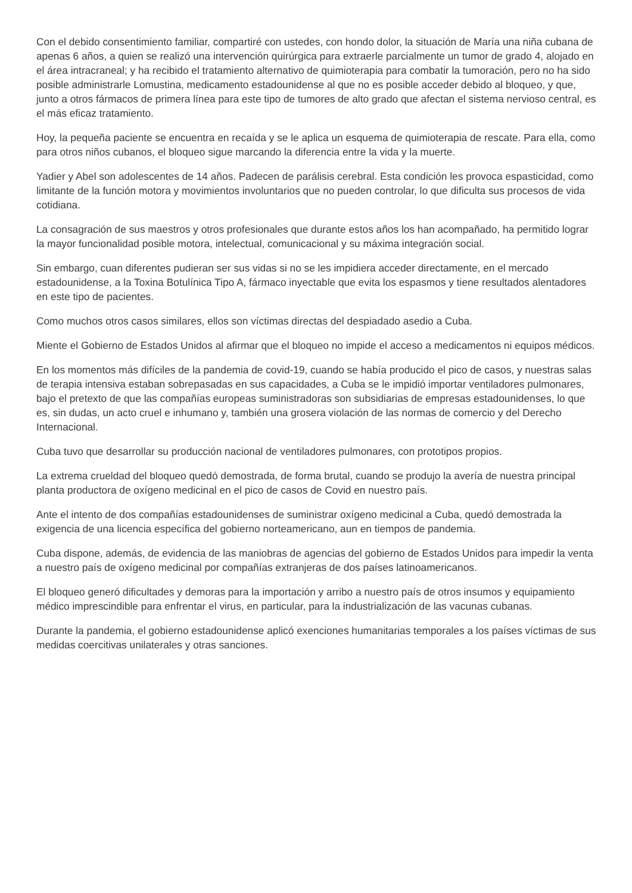Con el debido consentimiento familiar, compartiré con ustedes, con hondo dolor, la situación de María una niña cubana de apenas 6 años, a quien se realizó una intervención quirúrgica para extraerle parcialmente un tumor de grado 4, alojado en el área intracraneal; y ha recibido el tratamiento alternativo de quimioterapia para combatir la tumoración, pero no ha sido posible administrarle Lomustina, medicamento estadounidense al que no es posible acceder debido al bloqueo, y que, junto a otros fármacos de primera línea para este tipo de tumores de alto grado que afectan el sistema nervioso central, es el más eficaz tratamiento.
Hoy, la pequeña paciente se encuentra en recaída y se le aplica un esquema de quimioterapia de rescate. Para ella, como para otros niños cubanos, el bloqueo sigue marcando la diferencia entre la vida y la muerte.
Yadier y Abel son adolescentes de 14 años. Padecen de parálisis cerebral. Esta condición les provoca espasticidad, como limitante de la función motora y movimientos involuntarios que no pueden controlar, lo que dificulta sus procesos de vida cotidiana.
La consagración de sus maestros y otros profesionales que durante estos años los han acompañado, ha permitido lograr la mayor funcionalidad posible motora, intelectual, comunicacional y su máxima integración social.
Sin embargo, cuan diferentes pudieran ser sus vidas si no se les impidiera acceder directamente, en el mercado estadounidense, a la Toxina Botulínica Tipo A, fármaco inyectable que evita los espasmos y tiene resultados alentadores en este tipo de pacientes.
Como muchos otros casos similares, ellos son víctimas directas del despiadado asedio a Cuba.
Miente el Gobierno de Estados Unidos al afirmar que el bloqueo no impide el acceso a medicamentos ni equipos médicos.
En los momentos más difíciles de la pandemia de covid-19, cuando se había producido el pico de casos, y nuestras salas de terapia intensiva estaban sobrepasadas en sus capacidades, a Cuba se le impidió importar ventiladores pulmonares, bajo el pretexto de que las compañías europeas suministradoras son subsidiarias de empresas estadounidenses, lo que es, sin dudas, un acto cruel e inhumano y, también una grosera violación de las normas de comercio y del Derecho Internacional.
Cuba tuvo que desarrollar su producción nacional de ventiladores pulmonares, con prototipos propios.
La extrema crueldad del bloqueo quedó demostrada, de forma brutal, cuando se produjo la avería de nuestra principal planta productora de oxígeno medicinal en el pico de casos de Covid en nuestro país.
Ante el intento de dos compañías estadounidenses de suministrar oxígeno medicinal a Cuba, quedó demostrada la exigencia de una licencia específica del gobierno norteamericano, aun en tiempos de pandemia.
Cuba dispone, además, de evidencia de las maniobras de agencias del gobierno de Estados Unidos para impedir la venta a nuestro país de oxígeno medicinal por compañías extranjeras de dos países latinoamericanos.
El bloqueo generó dificultades y demoras para la importación y arribo a nuestro país de otros insumos y equipamiento médico imprescindible para enfrentar el virus, en particular, para la industrialización de las vacunas cubanas.
Durante la pandemia, el gobierno estadounidense aplicó exenciones humanitarias temporales a los países víctimas de sus medidas coercitivas unilaterales y otras sanciones.